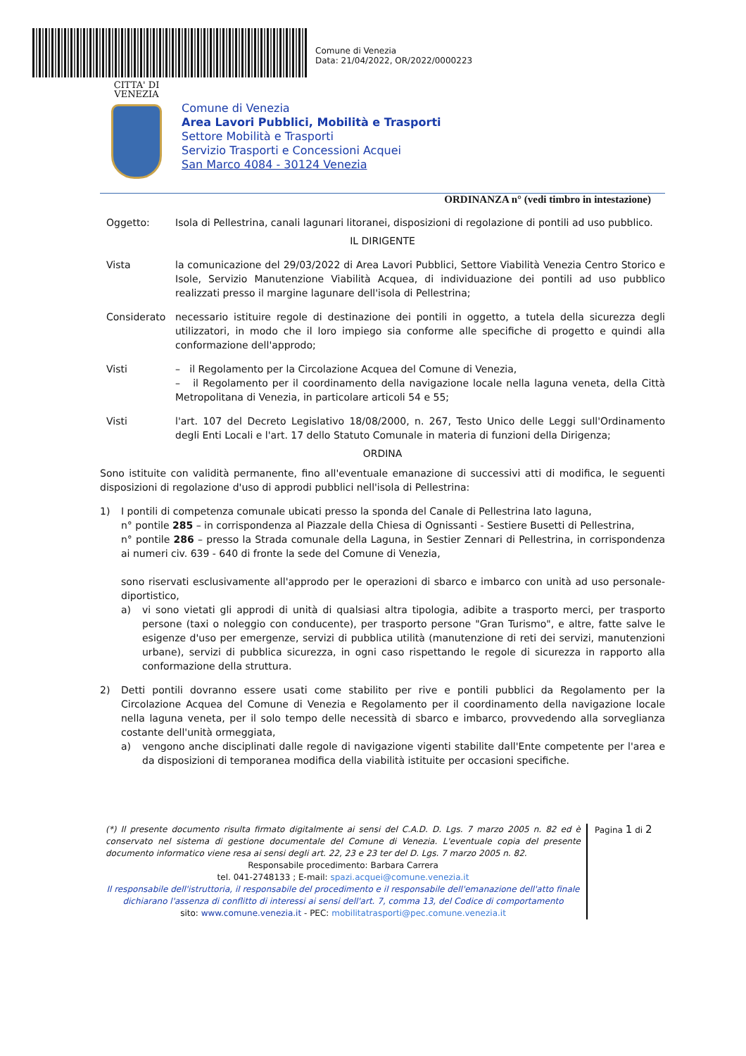Comune di Venezia
Data: 21/04/2022, OR/2022/0000223
CITTA' DI
VENEZIA
Comune di Venezia
Area Lavori Pubblici, Mobilità e Trasporti
Settore Mobilità e Trasporti
Servizio Trasporti e Concessioni Acquei
San Marco 4084 - 30124 Venezia
ORDINANZA n° (vedi timbro in intestazione)
Oggetto: Isola di Pellestrina, canali lagunari litoranei, disposizioni di regolazione di pontili ad uso pubblico.
IL DIRIGENTE
Vista la comunicazione del 29/03/2022 di Area Lavori Pubblici, Settore Viabilità Venezia Centro Storico e Isole, Servizio Manutenzione Viabilità Acquea, di individuazione dei pontili ad uso pubblico realizzati presso il margine lagunare dell'isola di Pellestrina;
Considerato necessario istituire regole di destinazione dei pontili in oggetto, a tutela della sicurezza degli utilizzatori, in modo che il loro impiego sia conforme alle specifiche di progetto e quindi alla conformazione dell'approdo;
Visti – il Regolamento per la Circolazione Acquea del Comune di Venezia,
– il Regolamento per il coordinamento della navigazione locale nella laguna veneta, della Città Metropolitana di Venezia, in particolare articoli 54 e 55;
Visti l'art. 107 del Decreto Legislativo 18/08/2000, n. 267, Testo Unico delle Leggi sull'Ordinamento degli Enti Locali e l'art. 17 dello Statuto Comunale in materia di funzioni della Dirigenza;
ORDINA
Sono istituite con validità permanente, fino all'eventuale emanazione di successivi atti di modifica, le seguenti disposizioni di regolazione d'uso di approdi pubblici nell'isola di Pellestrina:
1) I pontili di competenza comunale ubicati presso la sponda del Canale di Pellestrina lato laguna,
n° pontile 285 – in corrispondenza al Piazzale della Chiesa di Ognissanti - Sestiere Busetti di Pellestrina,
n° pontile 286 – presso la Strada comunale della Laguna, in Sestier Zennari di Pellestrina, in corrispondenza ai numeri civ. 639 - 640 di fronte la sede del Comune di Venezia,
sono riservati esclusivamente all'approdo per le operazioni di sbarco e imbarco con unità ad uso personale-diportistico,
a) vi sono vietati gli approdi di unità di qualsiasi altra tipologia, adibite a trasporto merci, per trasporto persone (taxi o noleggio con conducente), per trasporto persone "Gran Turismo", e altre, fatte salve le esigenze d'uso per emergenze, servizi di pubblica utilità (manutenzione di reti dei servizi, manutenzioni urbane), servizi di pubblica sicurezza, in ogni caso rispettando le regole di sicurezza in rapporto alla conformazione della struttura.
2) Detti pontili dovranno essere usati come stabilito per rive e pontili pubblici da Regolamento per la Circolazione Acquea del Comune di Venezia e Regolamento per il coordinamento della navigazione locale nella laguna veneta, per il solo tempo delle necessità di sbarco e imbarco, provvedendo alla sorveglianza costante dell'unità ormeggiata,
a) vengono anche disciplinati dalle regole di navigazione vigenti stabilite dall'Ente competente per l'area e da disposizioni di temporanea modifica della viabilità istituite per occasioni specifiche.
(*) Il presente documento risulta firmato digitalmente ai sensi del C.A.D. D. Lgs. 7 marzo 2005 n. 82 ed è conservato nel sistema di gestione documentale del Comune di Venezia. L'eventuale copia del presente documento informatico viene resa ai sensi degli art. 22, 23 e 23 ter del D. Lgs. 7 marzo 2005 n. 82.
Responsabile procedimento: Barbara Carrera
tel. 041-2748133 ; E-mail: spazi.acquei@comune.venezia.it
Il responsabile dell'istruttoria, il responsabile del procedimento e il responsabile dell'emanazione dell'atto finale dichiarano l'assenza di conflitto di interessi ai sensi dell'art. 7, comma 13, del Codice di comportamento
sito: www.comune.venezia.it - PEC: mobilitatrasporti@pec.comune.venezia.it
Pagina 1 di 2